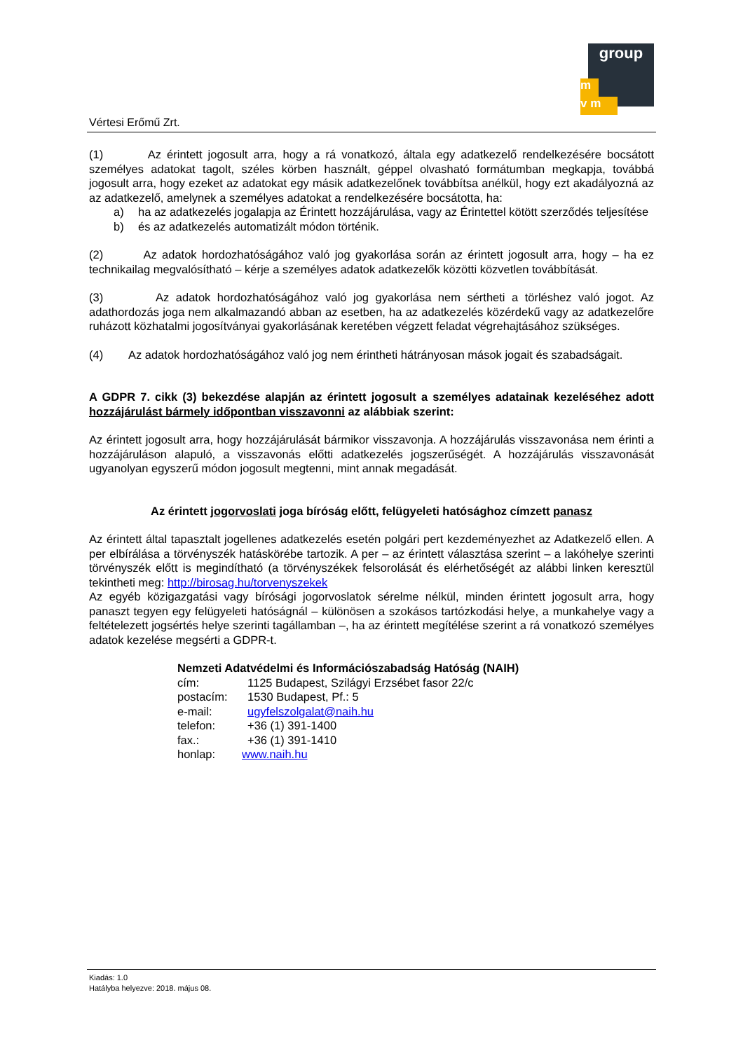group
m
v m
Vértesi Erőmű Zrt.
(1) Az érintett jogosult arra, hogy a rá vonatkozó, általa egy adatkezelő rendelkezésére bocsátott személyes adatokat tagolt, széles körben használt, géppel olvasható formátumban megkapja, továbbá jogosult arra, hogy ezeket az adatokat egy másik adatkezelőnek továbbítsa anélkül, hogy ezt akadályozná az az adatkezelő, amelynek a személyes adatokat a rendelkezésére bocsátotta, ha:
a) ha az adatkezelés jogalapja az Érintett hozzájárulása, vagy az Érintettel kötött szerződés teljesítése
b) és az adatkezelés automatizált módon történik.
(2) Az adatok hordozhatóságához való jog gyakorlása során az érintett jogosult arra, hogy – ha ez technikailag megvalósítható – kérje a személyes adatok adatkezelők közötti közvetlen továbbítását.
(3) Az adatok hordozhatóságához való jog gyakorlása nem sértheti a törléshez való jogot. Az adathordozás joga nem alkalmazandó abban az esetben, ha az adatkezelés közérdekű vagy az adatkezelőre ruházott közhatalmi jogosítványai gyakorlásának keretében végzett feladat végrehajtásához szükséges.
(4) Az adatok hordozhatóságához való jog nem érintheti hátrányosan mások jogait és szabadságait.
A GDPR 7. cikk (3) bekezdése alapján az érintett jogosult a személyes adatainak kezeléséhez adott hozzájárulást bármely időpontban visszavonni az alábbiak szerint:
Az érintett jogosult arra, hogy hozzájárulását bármikor visszavonja. A hozzájárulás visszavonása nem érinti a hozzájáruláson alapuló, a visszavonás előtti adatkezelés jogszerűségét. A hozzájárulás visszavonását ugyanolyan egyszerű módon jogosult megtenni, mint annak megadását.
Az érintett jogorvoslati joga bíróság előtt, felügyeleti hatósághoz címzett panasz
Az érintett által tapasztalt jogellenes adatkezelés esetén polgári pert kezdeményezhet az Adatkezelő ellen. A per elbírálása a törvényszék hatáskörébe tartozik. A per – az érintett választása szerint – a lakóhelye szerinti törvényszék előtt is megindítható (a törvényszékek felsorolását és elérhetőségét az alábbi linken keresztül tekintheti meg: http://birosag.hu/torvenyszekek
Az egyéb közigazgatási vagy bírósági jogorvoslatok sérelme nélkül, minden érintett jogosult arra, hogy panaszt tegyen egy felügyeleti hatóságnál – különösen a szokásos tartózkodási helye, a munkahelye vagy a feltételezett jogsértés helye szerinti tagállamban –, ha az érintett megítélése szerint a rá vonatkozó személyes adatok kezelése megsérti a GDPR-t.
Nemzeti Adatvédelmi és Információszabadság Hatóság (NAIH)
cím: 1125 Budapest, Szilágyi Erzsébet fasor 22/c
postacím: 1530 Budapest, Pf.: 5
e-mail: ugyfelszolgalat@naih.hu
telefon: +36 (1) 391-1400
fax.: +36 (1) 391-1410
honlap: www.naih.hu
Kiadás: 1.0
Hatályba helyezve: 2018. május 08.